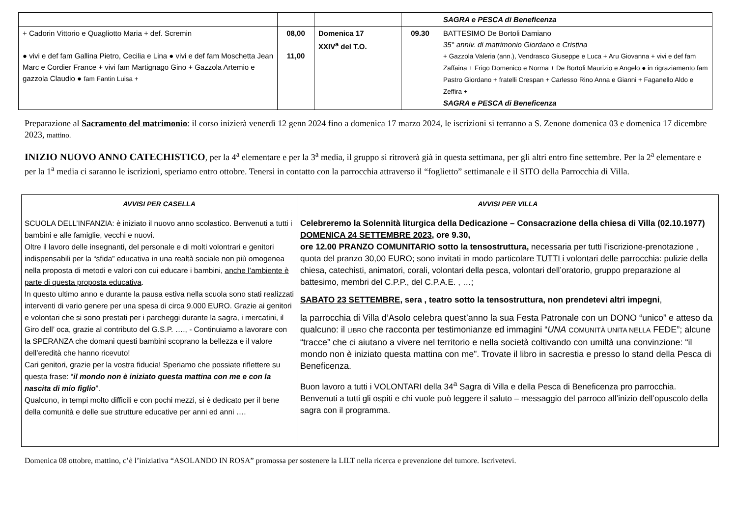| | | | | SAGRA e PESCA di Beneficenza |
| + Cadorin Vittorio e Quagliotto Maria + def. Scremin ● vivi e def fam Gallina Pietro, Cecilia e Lina ● vivi e def fam Moschetta Jean Marc e Cordier France + vivi fam Martignago Gino + Gazzola Artemio e gazzola Claudio ● fam Fantin Luisa + | 08,00 11,00 | Domenica 17 XXIV<sup>a</sup> del T.O. | 09.30 | BATTESIMO De Bortoli Damiano 35° anniv. di matrimonio Giordano e Cristina + Gazzola Valeria (ann.), Vendrasco Giuseppe e Luca + Aru Giovanna + vivi e def fam Zaffaina + Frigo Domenico e Norma + De Bortoli Maurizio e Angelo ● in rigraziamento fam Pastro Giordano + fratelli Crespan + Carlesso Rino Anna e Gianni + Faganello Aldo e Zeffira + SAGRA e PESCA di Beneficenza |
Preparazione al Sacramento del matrimonio: il corso inizierà venerdì 12 genn 2024 fino a domenica 17 marzo 2024, le iscrizioni si terranno a S. Zenone domenica 03 e domenica 17 dicembre 2023, mattino.
INIZIO NUOVO ANNO CATECHISTICO, per la 4<sup>a</sup> elementare e per la 3<sup>a</sup> media, il gruppo si ritroverà già in questa settimana, per gli altri entro fine settembre. Per la 2<sup>a</sup> elementare e per la 1<sup>a</sup> media ci saranno le iscrizioni, speriamo entro ottobre. Tenersi in contatto con la parrocchia attraverso il “foglietto” settimanale e il SITO della Parrocchia di Villa.
| AVVISI PER CASELLA SCUOLA DELL’INFANZIA: è iniziato il nuovo anno scolastico. Benvenuti a tutti i bambini e alle famiglie, vecchi e nuovi. Oltre il lavoro delle insegnanti, del personale e di molti volontrari e genitori indispensabili per la “sfida” educativa in una realtà sociale non più omogenea nella proposta di metodi e valori con cui educare i bambini, anche l’ambiente è parte di questa proposta educativa . In questo ultimo anno e durante la pausa estiva nella scuola sono stati realizzati interventi di vario genere per una spesa di circa 9.000 EURO. Grazie ai genitori e volontari che si sono prestati per i parcheggi durante la sagra, i mercatini, il Giro dell’ oca, grazie al contributo del G.S.P. …., - Continuiamo a lavorare con la SPERANZA che domani questi bambini scoprano la bellezza e il valore dell’eredità che hanno ricevuto! Cari genitori, grazie per la vostra fiducia! Speriamo che possiate riflettere su questa frase: “ il mondo non è iniziato questa mattina con me e con la nascita di mio figlio ”. Qualcuno, in tempi molto difficili e con pochi mezzi, si è dedicato per il bene della comunità e delle sue strutture educative per anni ed anni …. | AVVISI PER VILLA Celebreremo la Solennità liturgica della Dedicazione – Consacrazione della chiesa di Villa (02.10.1977) DOMENICA 24 SETTEMBRE 2023 , ore 9.30, ore 12.00 PRANZO COMUNITARIO sotto la tensostruttura, necessaria per tutti l’iscrizione-prenotazione , quota del pranzo 30,00 EURO; sono invitati in modo particolare TUTTI i volontari delle parrocchia : pulizie della chiesa, catechisti, animatori, corali, volontari della pesca, volontari dell’oratorio, gruppo preparazione al battesimo, membri del C.P.P., del C.P.A.E. , …; SABATO 23 SETTEMBRE , sera , teatro sotto la tensostruttura, non prendetevi altri impegni , la parrocchia di Villa d’Asolo celebra quest’anno la sua Festa Patronale con un DONO “unico” e atteso da qualcuno: il LIBRO che racconta per testimonianze ed immagini “ UNA COMUNITÀ UNITA NELLA FEDE”; alcune “tracce” che ci aiutano a vivere nel territorio e nella società coltivando con umiltà una convinzione: “il mondo non è iniziato questa mattina con me”. Trovate il libro in sacrestia e presso lo stand della Pesca di Beneficenza. Buon lavoro a tutti i VOLONTARI della 34<sup>a</sup> Sagra di Villa e della Pesca di Beneficenza pro parrocchia. Benvenuti a tutti gli ospiti e chi vuole può leggere il saluto – messaggio del parroco all’inizio dell’opuscolo della sagra con il programma. |
Domenica 08 ottobre, mattino, c’è l’iniziativa “ASOLANDO IN ROSA” promossa per sostenere la LILT nella ricerca e prevenzione del tumore. Iscrivetevi.